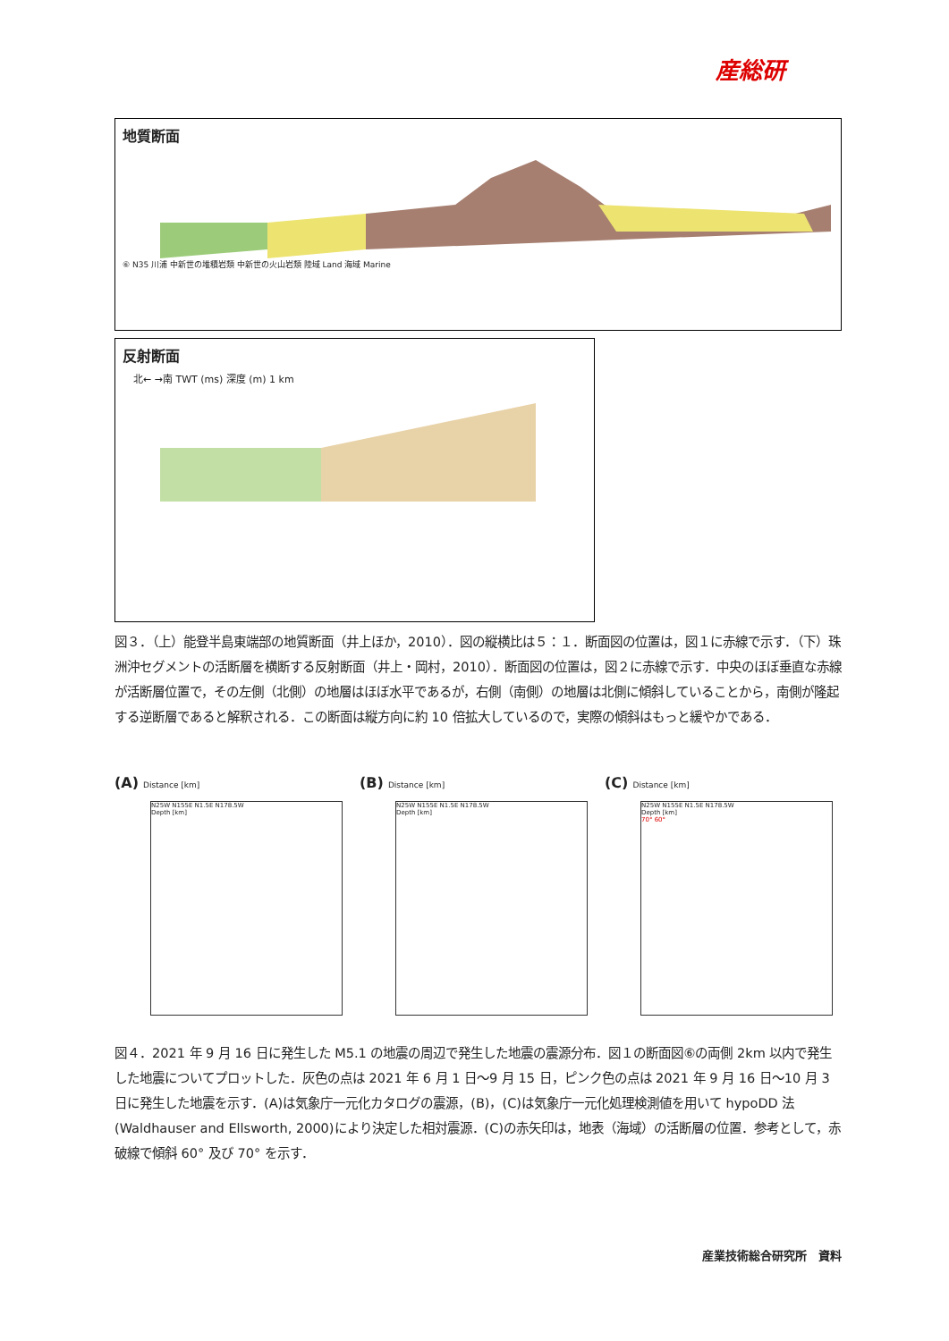産総研
地質断面
⑥ N35 川浦 中新世の堆積岩類 中新世の火山岩類 陸域 Land 海域 Marine
反射断面
北← →南 TWT (ms) 深度 (m) 1 km
図３．（上）能登半島東端部の地質断面（井上ほか，2010）．図の縦横比は５：１．断面図の位置は，図１に赤線で示す．（下）珠洲沖セグメントの活断層を横断する反射断面（井上・岡村，2010）．断面図の位置は，図２に赤線で示す．中央のほぼ垂直な赤線が活断層位置で，その左側（北側）の地層はほぼ水平であるが，右側（南側）の地層は北側に傾斜していることから，南側が隆起する逆断層であると解釈される．この断面は縦方向に約 10 倍拡大しているので，実際の傾斜はもっと緩やかである．
(A) Distance [km]
N25W N155E N1.5E N178.5W
Depth [km]
(B) Distance [km]
N25W N155E N1.5E N178.5W
Depth [km]
(C) Distance [km]
N25W N155E N1.5E N178.5W
Depth [km]
70° 60°
図４．2021 年 9 月 16 日に発生した M5.1 の地震の周辺で発生した地震の震源分布．図１の断面図⑥の両側 2km 以内で発生した地震についてプロットした．灰色の点は 2021 年 6 月 1 日～9 月 15 日，ピンク色の点は 2021 年 9 月 16 日～10 月 3 日に発生した地震を示す．(A)は気象庁一元化カタログの震源，(B)，(C)は気象庁一元化処理検測値を用いて hypoDD 法(Waldhauser and Ellsworth, 2000)により決定した相対震源．(C)の赤矢印は，地表（海域）の活断層の位置．参考として，赤破線で傾斜 60° 及び 70° を示す．
産業技術総合研究所　資料